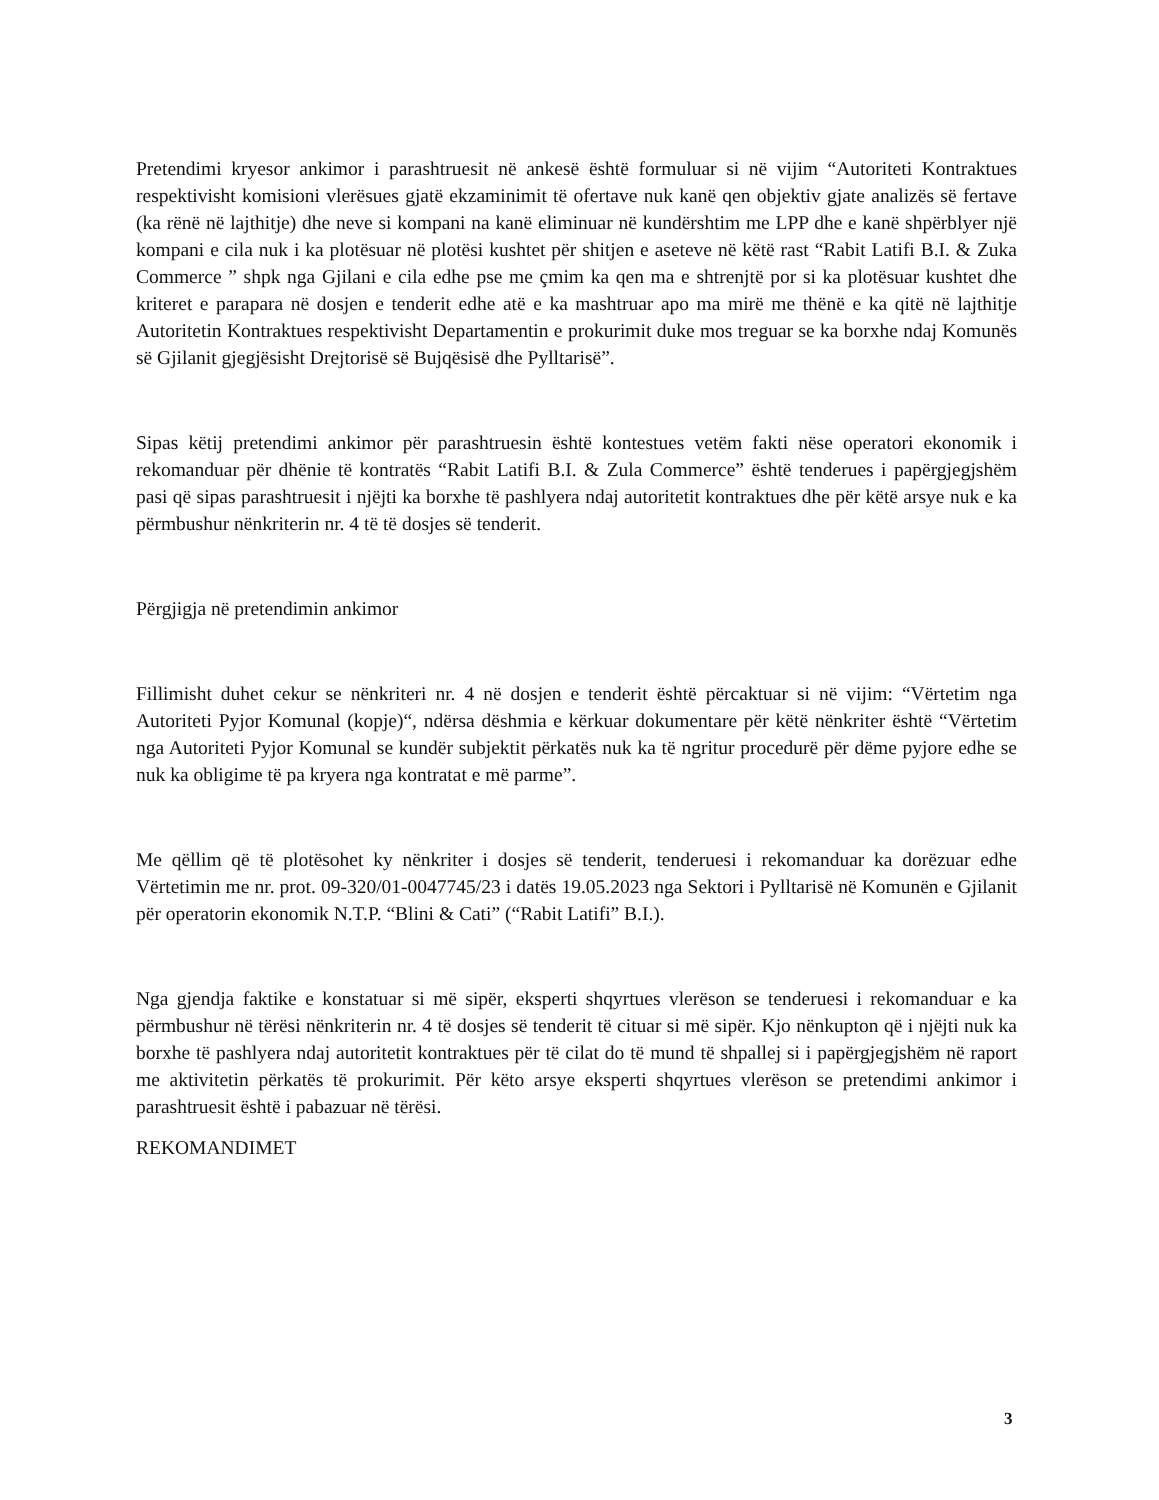Pretendimi kryesor ankimor i parashtruesit në ankesë është formuluar si në vijim “Autoriteti Kontraktues respektivisht komisioni vlerësues gjatë ekzaminimit të ofertave nuk kanë qen objektiv gjate analizës së fertave (ka rënë në lajthitje) dhe neve si kompani na kanë eliminuar në kundërshtim me LPP dhe e kanë shpërblyer një kompani e cila nuk i ka plotësuar në plotësi kushtet për shitjen e aseteve në këtë rast “Rabit Latifi B.I. & Zuka Commerce ” shpk nga Gjilani e cila edhe pse me çmim ka qen ma e shtrenjtë por si ka plotësuar kushtet dhe kriteret e parapara në dosjen e tenderit edhe atë e ka mashtruar apo ma mirë me thënë e ka qitë në lajthitje Autoritetin Kontraktues respektivisht Departamentin e prokurimit duke mos treguar se ka borxhe ndaj Komunës së Gjilanit gjegjësisht Drejtorisë së Bujqësisë dhe Pylltarisë”.
Sipas këtij pretendimi ankimor për parashtruesin është kontestues vetëm fakti nëse operatori ekonomik i rekomanduar për dhënie të kontratës “Rabit Latifi B.I. & Zula Commerce” është tenderues i papërgjegjshëm pasi që sipas parashtruesit i njëjti ka borxhe të pashlyera ndaj autoritetit kontraktues dhe për këtë arsye nuk e ka përmbushur nënkriterin nr. 4 të të dosjes së tenderit.
Përgjigja në pretendimin ankimor
Fillimisht duhet cekur se nënkriteri nr. 4 në dosjen e tenderit është përcaktuar si në vijim: “Vërtetim nga Autoriteti Pyjor Komunal (kopje)“, ndërsa dëshmia e kërkuar dokumentare për këtë nënkriter është “Vërtetim nga Autoriteti Pyjor Komunal se kundër subjektit përkatës nuk ka të ngritur procedurë për dëme pyjore edhe se nuk ka obligime të pa kryera nga kontratat e më parme”.
Me qëllim që të plotësohet ky nënkriter i dosjes së tenderit, tenderuesi i rekomanduar ka dorëzuar edhe Vërtetimin me nr. prot. 09-320/01-0047745/23 i datës 19.05.2023 nga Sektori i Pylltarisë në Komunën e Gjilanit për operatorin ekonomik N.T.P. “Blini & Cati” (“Rabit Latifi” B.I.).
Nga gjendja faktike e konstatuar si më sipër, eksperti shqyrtues vlerëson se tenderuesi i rekomanduar e ka përmbushur në tërësi nënkriterin nr. 4 të dosjes së tenderit të cituar si më sipër. Kjo nënkupton që i njëjti nuk ka borxhe të pashlyera ndaj autoritetit kontraktues për të cilat do të mund të shpallej si i papërgjegjshëm në raport me aktivitetin përkatës të prokurimit. Për këto arsye eksperti shqyrtues vlerëson se pretendimi ankimor i parashtruesit është i pabazuar në tërësi.
REKOMANDIMET
3